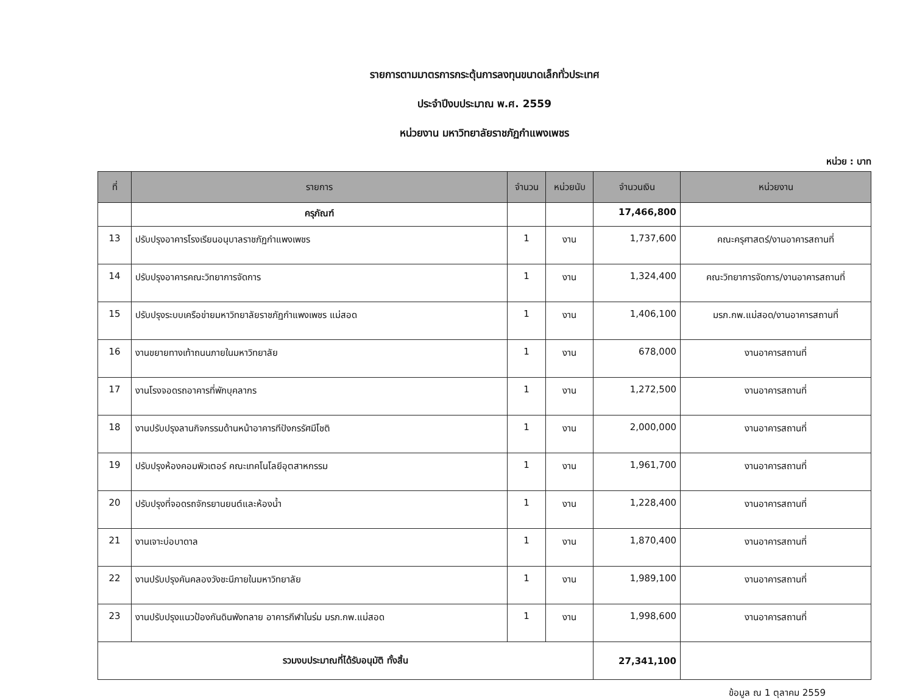รายการตามมาตรการกระตุ้นการลงทุนขนาดเล็กทั่วประเทศ
ประจำปีงบประมาณ พ.ศ. 2559
หน่วยงาน มหาวิทยาลัยราชภัฏกำแพงเพชร
หน่วย : บาท
| ที่ | รายการ | จำนวน | หน่วยนับ | จำนวนเงิน | หน่วยงาน |
| --- | --- | --- | --- | --- | --- |
| | ครุภัณฑ์ | | | 17,466,800 | |
| 13 | ปรับปรุงอาคารโรงเรียนอนุบาลราชภัฏกำแพงเพชร | 1 | งาน | 1,737,600 | คณะครุศาสตร์/งานอาคารสถานที่ |
| 14 | ปรับปรุงอาคารคณะวิทยาการจัดการ | 1 | งาน | 1,324,400 | คณะวิทยาการจัดการ/งานอาคารสถานที่ |
| 15 | ปรับปรุงระบบเครือข่ายมหาวิทยาลัยราชภัฏกำแพงเพชร แม่สอด | 1 | งาน | 1,406,100 | มรภ.กพ.แม่สอด/งานอาคารสถานที่ |
| 16 | งานขยายทางเท้าถนนภายในมหาวิทยาลัย | 1 | งาน | 678,000 | งานอาคารสถานที่ |
| 17 | งานโรงจอดรถอาคารที่พักบุคลากร | 1 | งาน | 1,272,500 | งานอาคารสถานที่ |
| 18 | งานปรับปรุงลานกิจกรรมด้านหน้าอาคารทีปังกรรัศมีโชติ | 1 | งาน | 2,000,000 | งานอาคารสถานที่ |
| 19 | ปรับปรุงห้องคอมพิวเตอร์ คณะเทคโนโลยีอุตสาหกรรม | 1 | งาน | 1,961,700 | งานอาคารสถานที่ |
| 20 | ปรับปรุงที่จอดรถจักรยานยนต์และห้องน้ำ | 1 | งาน | 1,228,400 | งานอาคารสถานที่ |
| 21 | งานเจาะบ่อบาดาล | 1 | งาน | 1,870,400 | งานอาคารสถานที่ |
| 22 | งานปรับปรุงคันคลองวังชะนีภายในมหาวิทยาลัย | 1 | งาน | 1,989,100 | งานอาคารสถานที่ |
| 23 | งานปรับปรุงแนวป้องกันดินพังทลาย อาคารกีฬาในร่ม มรภ.กพ.แม่สอด | 1 | งาน | 1,998,600 | งานอาคารสถานที่ |
| รวมงบประมาณที่ได้รับอนุมัติ ทั้งสิ้น | | | | 27,341,100 | |
ข้อมูล ณ 1 ตุลาคม 2559